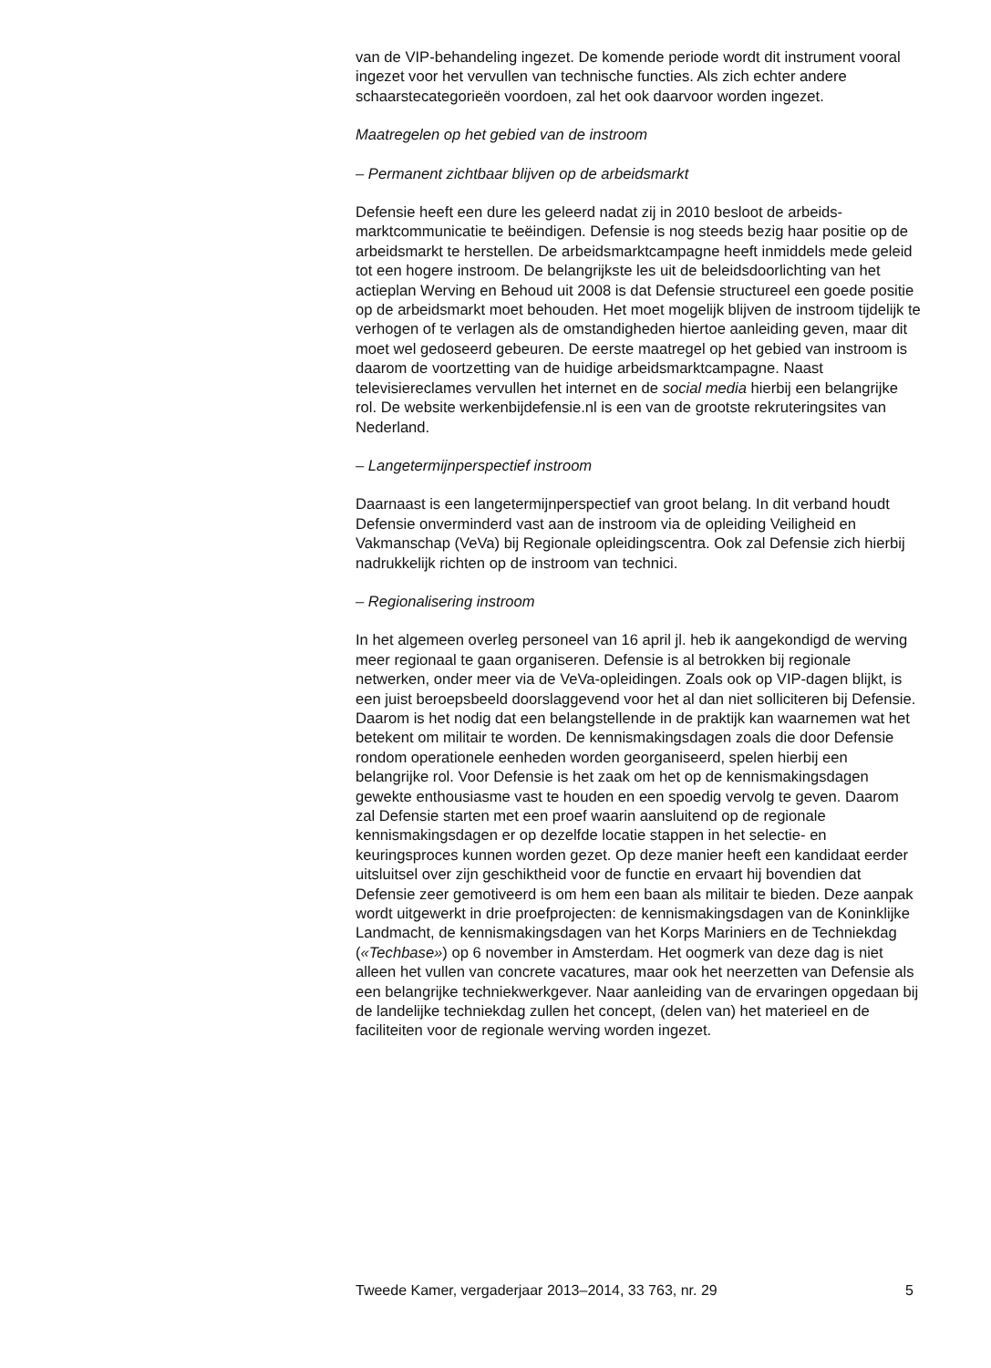van de VIP-behandeling ingezet. De komende periode wordt dit instrument vooral ingezet voor het vervullen van technische functies. Als zich echter andere schaarstecategorieën voordoen, zal het ook daarvoor worden ingezet.
Maatregelen op het gebied van de instroom
– Permanent zichtbaar blijven op de arbeidsmarkt
Defensie heeft een dure les geleerd nadat zij in 2010 besloot de arbeids­marktcommunicatie te beëindigen. Defensie is nog steeds bezig haar positie op de arbeidsmarkt te herstellen. De arbeidsmarktcampagne heeft inmiddels mede geleid tot een hogere instroom. De belangrijkste les uit de beleidsdoorlichting van het actieplan Werving en Behoud uit 2008 is dat Defensie structureel een goede positie op de arbeidsmarkt moet behouden. Het moet mogelijk blijven de instroom tijdelijk te verhogen of te verlagen als de omstandigheden hiertoe aanleiding geven, maar dit moet wel gedoseerd gebeuren. De eerste maatregel op het gebied van instroom is daarom de voortzetting van de huidige arbeidsmarktcam­pagne. Naast televisiereclames vervullen het internet en de social media hierbij een belangrijke rol. De website werkenbijdefensie.nl is een van de grootste rekruteringsites van Nederland.
– Langetermijnperspectief instroom
Daarnaast is een langetermijnperspectief van groot belang. In dit verband houdt Defensie onverminderd vast aan de instroom via de opleiding Veiligheid en Vakmanschap (VeVa) bij Regionale opleidingscentra. Ook zal Defensie zich hierbij nadrukkelijk richten op de instroom van technici.
– Regionalisering instroom
In het algemeen overleg personeel van 16 april jl. heb ik aangekondigd de werving meer regionaal te gaan organiseren. Defensie is al betrokken bij regionale netwerken, onder meer via de VeVa-opleidingen. Zoals ook op VIP-dagen blijkt, is een juist beroepsbeeld doorslaggevend voor het al dan niet solliciteren bij Defensie. Daarom is het nodig dat een belangstellende in de praktijk kan waarnemen wat het betekent om militair te worden. De kennismakingsdagen zoals die door Defensie rondom operationele eenheden worden georganiseerd, spelen hierbij een belangrijke rol. Voor Defensie is het zaak om het op de kennismakingsdagen gewekte enthou­siasme vast te houden en een spoedig vervolg te geven. Daarom zal Defensie starten met een proef waarin aansluitend op de regionale kennismakingsdagen er op dezelfde locatie stappen in het selectie- en keuringsproces kunnen worden gezet. Op deze manier heeft een kandidaat eerder uitsluitsel over zijn geschiktheid voor de functie en ervaart hij bovendien dat Defensie zeer gemotiveerd is om hem een baan als militair te bieden. Deze aanpak wordt uitgewerkt in drie proefpro­jecten: de kennismakingsdagen van de Koninklijke Landmacht, de kennismakingsdagen van het Korps Mariniers en de Techniekdag («Techbase») op 6 november in Amsterdam. Het oogmerk van deze dag is niet alleen het vullen van concrete vacatures, maar ook het neerzetten van Defensie als een belangrijke techniekwerkgever. Naar aanleiding van de ervaringen opgedaan bij de landelijke techniekdag zullen het concept, (delen van) het materieel en de faciliteiten voor de regionale werving worden ingezet.
Tweede Kamer, vergaderjaar 2013–2014, 33 763, nr. 29 5